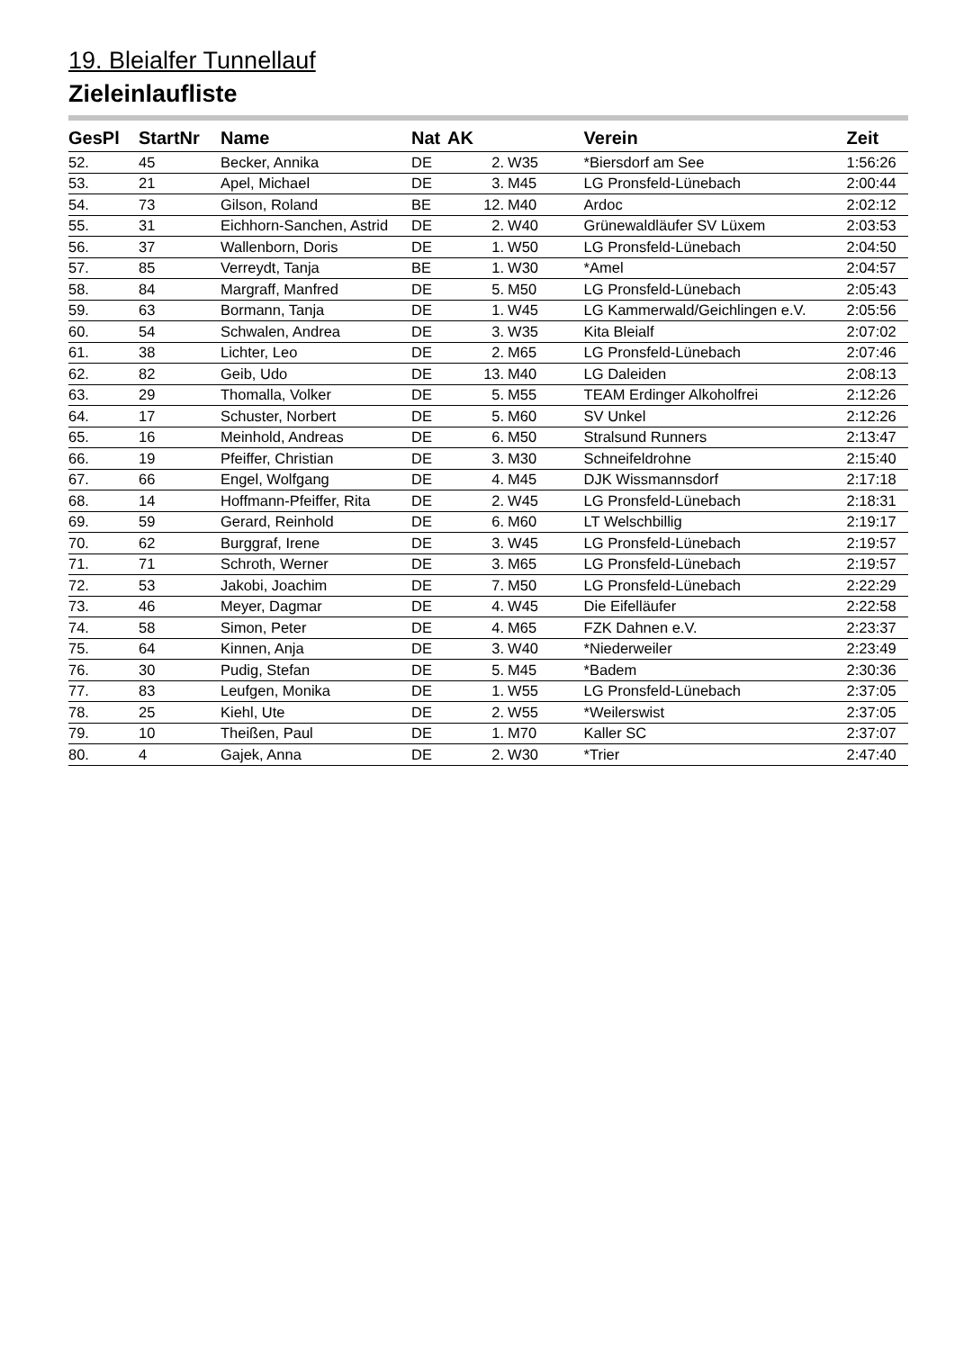19. Bleialfer Tunnellauf
Zieleinlaufliste
| GesPl | StartNr | Name | Nat | AK | | Verein | Zeit |
| --- | --- | --- | --- | --- | --- | --- | --- |
| 52. | 45 | Becker, Annika | DE | 2. | W35 | *Biersdorf am See | 1:56:26 |
| 53. | 21 | Apel, Michael | DE | 3. | M45 | LG Pronsfeld-Lünebach | 2:00:44 |
| 54. | 73 | Gilson, Roland | BE | 12. | M40 | Ardoc | 2:02:12 |
| 55. | 31 | Eichhorn-Sanchen, Astrid | DE | 2. | W40 | Grünewaldläufer SV Lüxem | 2:03:53 |
| 56. | 37 | Wallenborn, Doris | DE | 1. | W50 | LG Pronsfeld-Lünebach | 2:04:50 |
| 57. | 85 | Verreydt, Tanja | BE | 1. | W30 | *Amel | 2:04:57 |
| 58. | 84 | Margraff, Manfred | DE | 5. | M50 | LG Pronsfeld-Lünebach | 2:05:43 |
| 59. | 63 | Bormann, Tanja | DE | 1. | W45 | LG Kammerwald/Geichlingen e.V. | 2:05:56 |
| 60. | 54 | Schwalen, Andrea | DE | 3. | W35 | Kita Bleialf | 2:07:02 |
| 61. | 38 | Lichter, Leo | DE | 2. | M65 | LG Pronsfeld-Lünebach | 2:07:46 |
| 62. | 82 | Geib, Udo | DE | 13. | M40 | LG Daleiden | 2:08:13 |
| 63. | 29 | Thomalla, Volker | DE | 5. | M55 | TEAM Erdinger Alkoholfrei | 2:12:26 |
| 64. | 17 | Schuster, Norbert | DE | 5. | M60 | SV Unkel | 2:12:26 |
| 65. | 16 | Meinhold, Andreas | DE | 6. | M50 | Stralsund Runners | 2:13:47 |
| 66. | 19 | Pfeiffer, Christian | DE | 3. | M30 | Schneifeldrohne | 2:15:40 |
| 67. | 66 | Engel, Wolfgang | DE | 4. | M45 | DJK Wissmannsdorf | 2:17:18 |
| 68. | 14 | Hoffmann-Pfeiffer, Rita | DE | 2. | W45 | LG Pronsfeld-Lünebach | 2:18:31 |
| 69. | 59 | Gerard, Reinhold | DE | 6. | M60 | LT Welschbillig | 2:19:17 |
| 70. | 62 | Burggraf, Irene | DE | 3. | W45 | LG Pronsfeld-Lünebach | 2:19:57 |
| 71. | 71 | Schroth, Werner | DE | 3. | M65 | LG Pronsfeld-Lünebach | 2:19:57 |
| 72. | 53 | Jakobi, Joachim | DE | 7. | M50 | LG Pronsfeld-Lünebach | 2:22:29 |
| 73. | 46 | Meyer, Dagmar | DE | 4. | W45 | Die Eifelläufer | 2:22:58 |
| 74. | 58 | Simon, Peter | DE | 4. | M65 | FZK Dahnen e.V. | 2:23:37 |
| 75. | 64 | Kinnen, Anja | DE | 3. | W40 | *Niederweiler | 2:23:49 |
| 76. | 30 | Pudig, Stefan | DE | 5. | M45 | *Badem | 2:30:36 |
| 77. | 83 | Leufgen, Monika | DE | 1. | W55 | LG Pronsfeld-Lünebach | 2:37:05 |
| 78. | 25 | Kiehl, Ute | DE | 2. | W55 | *Weilerswist | 2:37:05 |
| 79. | 10 | Theißen, Paul | DE | 1. | M70 | Kaller SC | 2:37:07 |
| 80. | 4 | Gajek, Anna | DE | 2. | W30 | *Trier | 2:47:40 |